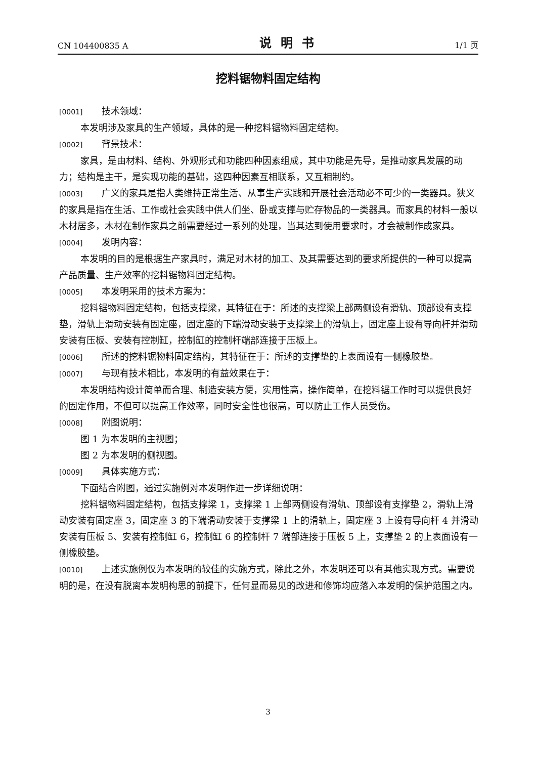CN 104400835 A 说明书 1/1 页
挖料锯物料固定结构
[0001] 技术领域：
本发明涉及家具的生产领域，具体的是一种挖料锯物料固定结构。
[0002] 背景技术：
家具，是由材料、结构、外观形式和功能四种因素组成，其中功能是先导，是推动家具发展的动力；结构是主干，是实现功能的基础，这四种因素互相联系，又互相制约。
[0003] 广义的家具是指人类维持正常生活、从事生产实践和开展社会活动必不可少的一类器具。狭义的家具是指在生活、工作或社会实践中供人们坐、卧或支撑与贮存物品的一类器具。而家具的材料一般以木材居多，木材在制作家具之前需要经过一系列的处理，当其达到使用要求时，才会被制作成家具。
[0004] 发明内容：
本发明的目的是根据生产家具时，满足对木材的加工、及其需要达到的要求所提供的一种可以提高产品质量、生产效率的挖料锯物料固定结构。
[0005] 本发明采用的技术方案为：
挖料锯物料固定结构，包括支撑梁，其特征在于：所述的支撑梁上部两侧设有滑轨、顶部设有支撑垫，滑轨上滑动安装有固定座，固定座的下端滑动安装于支撑梁上的滑轨上，固定座上设有导向杆并滑动安装有压板、安装有控制缸，控制缸的控制杆端部连接于压板上。
[0006] 所述的挖料锯物料固定结构，其特征在于：所述的支撑垫的上表面设有一侧橡胶垫。
[0007] 与现有技术相比，本发明的有益效果在于：
本发明结构设计简单而合理、制造安装方便，实用性高，操作简单，在挖料锯工作时可以提供良好的固定作用，不但可以提高工作效率，同时安全性也很高，可以防止工作人员受伤。
[0008] 附图说明：
图 1 为本发明的主视图；
图 2 为本发明的侧视图。
[0009] 具体实施方式：
下面结合附图，通过实施例对本发明作进一步详细说明：
挖料锯物料固定结构，包括支撑梁 1，支撑梁 1 上部两侧设有滑轨、顶部设有支撑垫 2，滑轨上滑动安装有固定座 3，固定座 3 的下端滑动安装于支撑梁 1 上的滑轨上，固定座 3 上设有导向杆 4 并滑动安装有压板 5、安装有控制缸 6，控制缸 6 的控制杆 7 端部连接于压板 5 上，支撑垫 2 的上表面设有一侧橡胶垫。
[0010] 上述实施例仅为本发明的较佳的实施方式，除此之外，本发明还可以有其他实现方式。需要说明的是，在没有脱离本发明构思的前提下，任何显而易见的改进和修饰均应落入本发明的保护范围之内。
3